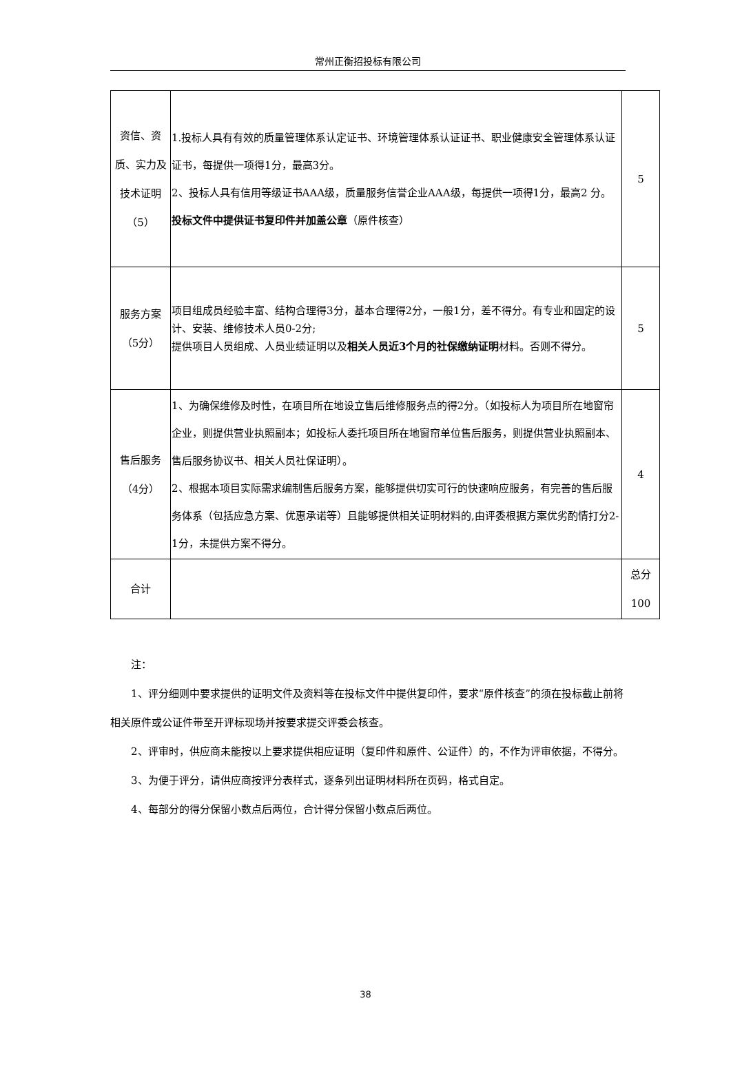常州正衡招投标有限公司
| 资信、资质、实力及技术证明（5） | 1.投标人具有有效的质量管理体系认定证书、环境管理体系认证证书、职业健康安全管理体系认证证书，每提供一项得1分，最高3分。 2、投标人具有信用等级证书AAA级，质量服务信誉企业AAA级，每提供一项得1分，最高2 分。 投标文件中提供证书复印件并加盖公章 （原件核查） | 5 |
| 服务方案（5分） | 项目组成员经验丰富、结构合理得3分，基本合理得2分，一般1分，差不得分。有专业和固定的设计、安装、维修技术人员0-2分; 提供项目人员组成、人员业绩证明以及 相关人员近3个月的社保缴纳证明 材料。否则不得分。 | 5 |
| 售后服务（4分） | 1、为确保维修及时性，在项目所在地设立售后维修服务点的得2分。（如投标人为项目所在地窗帘企业，则提供营业执照副本；如投标人委托项目所在地窗帘单位售后服务，则提供营业执照副本、售后服务协议书、相关人员社保证明）。 2、根据本项目实际需求编制售后服务方案，能够提供切实可行的快速响应服务，有完善的售后服务体系（包括应急方案、优惠承诺等）且能够提供相关证明材料的,由评委根据方案优劣酌情打分2-1分，未提供方案不得分。 | 4 |
| 合计 | | 总分 100 |
注：
1、评分细则中要求提供的证明文件及资料等在投标文件中提供复印件，要求“原件核查”的须在投标截止前将相关原件或公证件带至开评标现场并按要求提交评委会核查。
2、评审时，供应商未能按以上要求提供相应证明（复印件和原件、公证件）的，不作为评审依据，不得分。
3、为便于评分，请供应商按评分表样式，逐条列出证明材料所在页码，格式自定。
4、每部分的得分保留小数点后两位，合计得分保留小数点后两位。
38